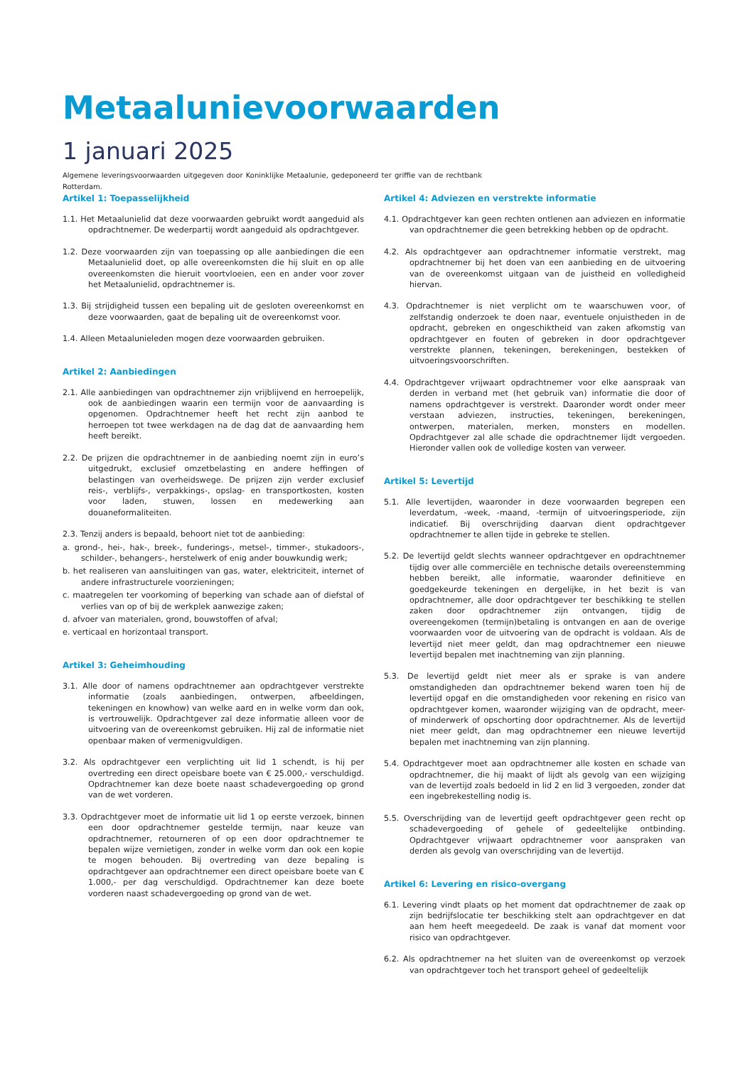Metaalunievoorwaarden
1 januari 2025
Algemene leveringsvoorwaarden uitgegeven door Koninklijke Metaalunie, gedeponeerd ter griffie van de rechtbank Rotterdam.
Artikel 1: Toepasselijkheid
1.1. Het Metaalunielid dat deze voorwaarden gebruikt wordt aangeduid als opdrachtnemer. De wederpartij wordt aangeduid als opdrachtgever.
1.2. Deze voorwaarden zijn van toepassing op alle aanbiedingen die een Metaalunielid doet, op alle overeenkomsten die hij sluit en op alle overeenkomsten die hieruit voortvloeien, een en ander voor zover het Metaalunielid, opdrachtnemer is.
1.3. Bij strijdigheid tussen een bepaling uit de gesloten overeenkomst en deze voorwaarden, gaat de bepaling uit de overeenkomst voor.
1.4. Alleen Metaalunieleden mogen deze voorwaarden gebruiken.
Artikel 2: Aanbiedingen
2.1. Alle aanbiedingen van opdrachtnemer zijn vrijblijvend en herroepelijk, ook de aanbiedingen waarin een termijn voor de aanvaarding is opgenomen. Opdrachtnemer heeft het recht zijn aanbod te herroepen tot twee werkdagen na de dag dat de aanvaarding hem heeft bereikt.
2.2. De prijzen die opdrachtnemer in de aanbieding noemt zijn in euro’s uitgedrukt, exclusief omzetbelasting en andere heffingen of belastingen van overheidswege. De prijzen zijn verder exclusief reis-, verblijfs-, verpakkings-, opslag- en transportkosten, kosten voor laden, stuwen, lossen en medewerking aan douaneformaliteiten.
2.3. Tenzij anders is bepaald, behoort niet tot de aanbieding:
a. grond-, hei-, hak-, breek-, funderings-, metsel-, timmer-, stukadoors-, schilder-, behangers-, herstelwerk of enig ander bouwkundig werk;
b. het realiseren van aansluitingen van gas, water, elektriciteit, internet of andere infrastructurele voorzieningen;
c. maatregelen ter voorkoming of beperking van schade aan of diefstal of verlies van op of bij de werkplek aanwezige zaken;
d. afvoer van materialen, grond, bouwstoffen of afval;
e. verticaal en horizontaal transport.
Artikel 3: Geheimhouding
3.1. Alle door of namens opdrachtnemer aan opdrachtgever verstrekte informatie (zoals aanbiedingen, ontwerpen, afbeeldingen, tekeningen en knowhow) van welke aard en in welke vorm dan ook, is vertrouwelijk. Opdrachtgever zal deze informatie alleen voor de uitvoering van de overeenkomst gebruiken. Hij zal de informatie niet openbaar maken of vermenigvuldigen.
3.2. Als opdrachtgever een verplichting uit lid 1 schendt, is hij per overtreding een direct opeisbare boete van € 25.000,- verschuldigd. Opdrachtnemer kan deze boete naast schadevergoeding op grond van de wet vorderen.
3.3. Opdrachtgever moet de informatie uit lid 1 op eerste verzoek, binnen een door opdrachtnemer gestelde termijn, naar keuze van opdrachtnemer, retourneren of op een door opdrachtnemer te bepalen wijze vernietigen, zonder in welke vorm dan ook een kopie te mogen behouden. Bij overtreding van deze bepaling is opdrachtgever aan opdrachtnemer een direct opeisbare boete van € 1.000,- per dag verschuldigd. Opdrachtnemer kan deze boete vorderen naast schadevergoeding op grond van de wet.
Artikel 4: Adviezen en verstrekte informatie
4.1. Opdrachtgever kan geen rechten ontlenen aan adviezen en informatie van opdrachtnemer die geen betrekking hebben op de opdracht.
4.2. Als opdrachtgever aan opdrachtnemer informatie verstrekt, mag opdrachtnemer bij het doen van een aanbieding en de uitvoering van de overeenkomst uitgaan van de juistheid en volledigheid hiervan.
4.3. Opdrachtnemer is niet verplicht om te waarschuwen voor, of zelfstandig onderzoek te doen naar, eventuele onjuistheden in de opdracht, gebreken en ongeschiktheid van zaken afkomstig van opdrachtgever en fouten of gebreken in door opdrachtgever verstrekte plannen, tekeningen, berekeningen, bestekken of uitvoeringsvoorschriften.
4.4. Opdrachtgever vrijwaart opdrachtnemer voor elke aanspraak van derden in verband met (het gebruik van) informatie die door of namens opdrachtgever is verstrekt. Daaronder wordt onder meer verstaan adviezen, instructies, tekeningen, berekeningen, ontwerpen, materialen, merken, monsters en modellen. Opdrachtgever zal alle schade die opdrachtnemer lijdt vergoeden. Hieronder vallen ook de volledige kosten van verweer.
Artikel 5: Levertijd
5.1. Alle levertijden, waaronder in deze voorwaarden begrepen een leverdatum, -week, -maand, -termijn of uitvoeringsperiode, zijn indicatief. Bij overschrijding daarvan dient opdrachtgever opdrachtnemer te allen tijde in gebreke te stellen.
5.2. De levertijd geldt slechts wanneer opdrachtgever en opdrachtnemer tijdig over alle commerciële en technische details overeenstemming hebben bereikt, alle informatie, waaronder definitieve en goedgekeurde tekeningen en dergelijke, in het bezit is van opdrachtnemer, alle door opdrachtgever ter beschikking te stellen zaken door opdrachtnemer zijn ontvangen, tijdig de overeengekomen (termijn)betaling is ontvangen en aan de overige voorwaarden voor de uitvoering van de opdracht is voldaan. Als de levertijd niet meer geldt, dan mag opdrachtnemer een nieuwe levertijd bepalen met inachtneming van zijn planning.
5.3. De levertijd geldt niet meer als er sprake is van andere omstandigheden dan opdrachtnemer bekend waren toen hij de levertijd opgaf en die omstandigheden voor rekening en risico van opdrachtgever komen, waaronder wijziging van de opdracht, meer- of minderwerk of opschorting door opdrachtnemer. Als de levertijd niet meer geldt, dan mag opdrachtnemer een nieuwe levertijd bepalen met inachtneming van zijn planning.
5.4. Opdrachtgever moet aan opdrachtnemer alle kosten en schade van opdrachtnemer, die hij maakt of lijdt als gevolg van een wijziging van de levertijd zoals bedoeld in lid 2 en lid 3 vergoeden, zonder dat een ingebrekestelling nodig is.
5.5. Overschrijding van de levertijd geeft opdrachtgever geen recht op schadevergoeding of gehele of gedeeltelijke ontbinding. Opdrachtgever vrijwaart opdrachtnemer voor aanspraken van derden als gevolg van overschrijding van de levertijd.
Artikel 6: Levering en risico-overgang
6.1. Levering vindt plaats op het moment dat opdrachtnemer de zaak op zijn bedrijfslocatie ter beschikking stelt aan opdrachtgever en dat aan hem heeft meegedeeld. De zaak is vanaf dat moment voor risico van opdrachtgever.
6.2. Als opdrachtnemer na het sluiten van de overeenkomst op verzoek van opdrachtgever toch het transport geheel of gedeeltelijk